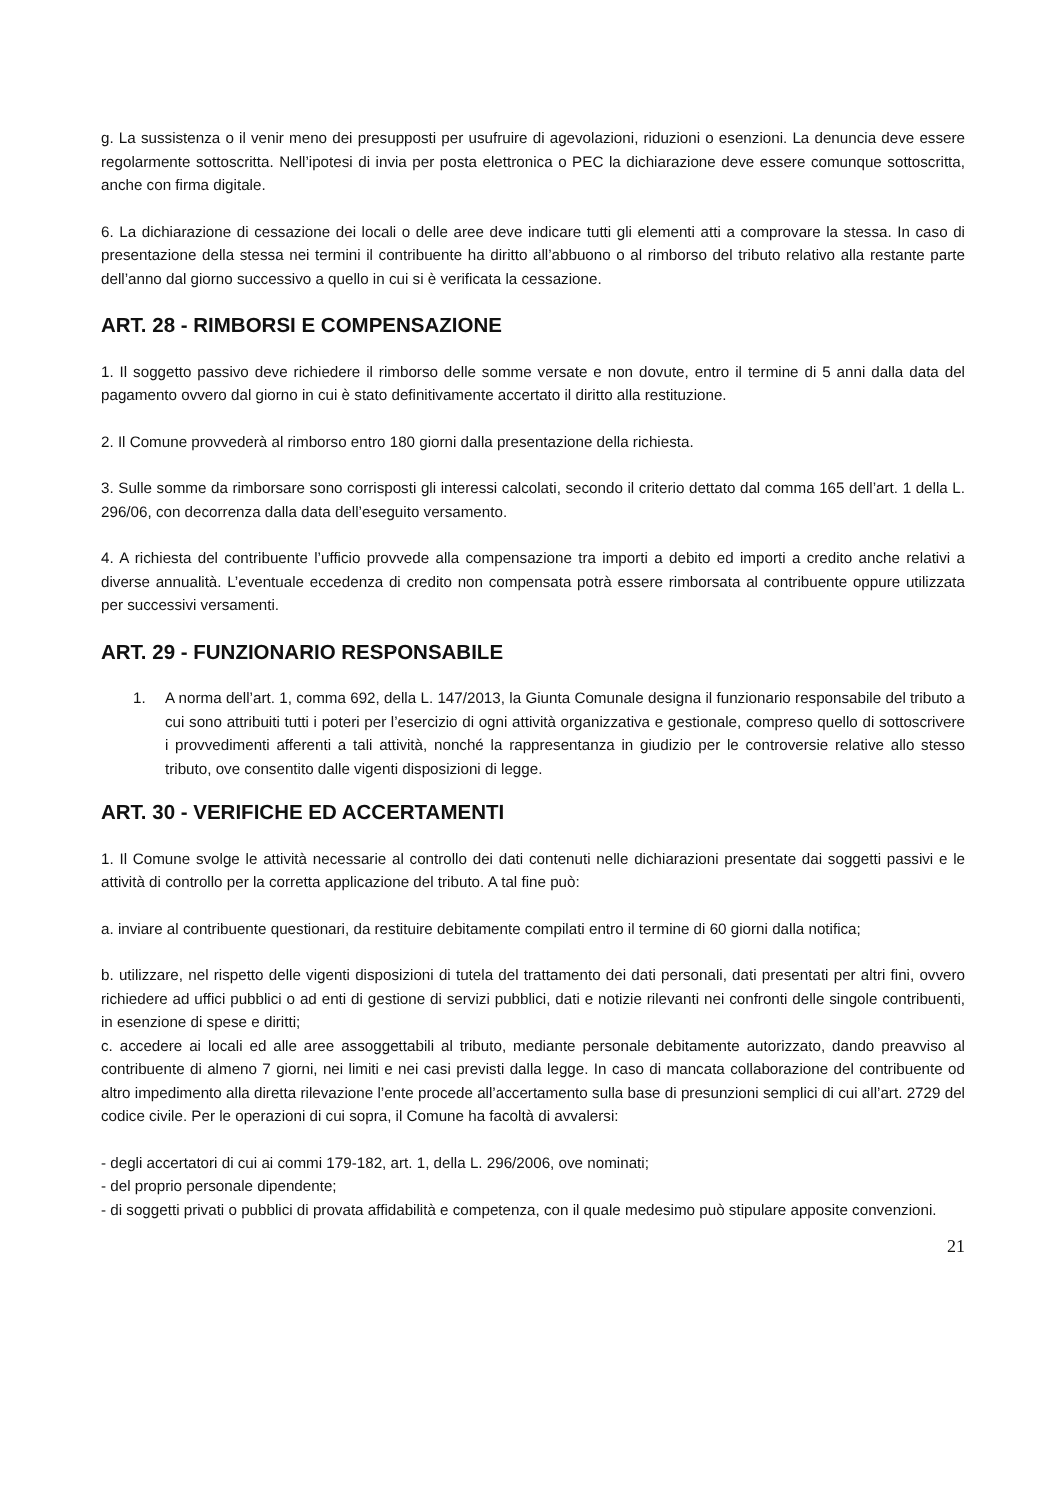g. La sussistenza o il venir meno dei presupposti per usufruire di agevolazioni, riduzioni o esenzioni. La denuncia deve essere regolarmente sottoscritta. Nell’ipotesi di invia per posta elettronica o PEC la dichiarazione deve essere comunque sottoscritta, anche con firma digitale.
6. La dichiarazione di cessazione dei locali o delle aree deve indicare tutti gli elementi atti a comprovare la stessa. In caso di presentazione della stessa nei termini il contribuente ha diritto all’abbuono o al rimborso del tributo relativo alla restante parte dell’anno dal giorno successivo a quello in cui si è verificata la cessazione.
ART. 28 - RIMBORSI E COMPENSAZIONE
1. Il soggetto passivo deve richiedere il rimborso delle somme versate e non dovute, entro il termine di 5 anni dalla data del pagamento ovvero dal giorno in cui è stato definitivamente accertato il diritto alla restituzione.
2. Il Comune provvederà al rimborso entro 180 giorni dalla presentazione della richiesta.
3. Sulle somme da rimborsare sono corrisposti gli interessi calcolati, secondo il criterio dettato dal comma 165 dell’art. 1 della L. 296/06, con decorrenza dalla data dell’eseguito versamento.
4. A richiesta del contribuente l’ufficio provvede alla compensazione tra importi a debito ed importi a credito anche relativi a diverse annualità. L’eventuale eccedenza di credito non compensata potrà essere rimborsata al contribuente oppure utilizzata per successivi versamenti.
ART. 29 - FUNZIONARIO RESPONSABILE
1. A norma dell’art. 1, comma 692, della L. 147/2013, la Giunta Comunale designa il funzionario responsabile del tributo a cui sono attribuiti tutti i poteri per l’esercizio di ogni attività organizzativa e gestionale, compreso quello di sottoscrivere i provvedimenti afferenti a tali attività, nonché la rappresentanza in giudizio per le controversie relative allo stesso tributo, ove consentito dalle vigenti disposizioni di legge.
ART. 30 - VERIFICHE ED ACCERTAMENTI
1. Il Comune svolge le attività necessarie al controllo dei dati contenuti nelle dichiarazioni presentate dai soggetti passivi e le attività di controllo per la corretta applicazione del tributo. A tal fine può:
a. inviare al contribuente questionari, da restituire debitamente compilati entro il termine di 60 giorni dalla notifica;
b. utilizzare, nel rispetto delle vigenti disposizioni di tutela del trattamento dei dati personali, dati presentati per altri fini, ovvero richiedere ad uffici pubblici o ad enti di gestione di servizi pubblici, dati e notizie rilevanti nei confronti delle singole contribuenti, in esenzione di spese e diritti;
c. accedere ai locali ed alle aree assoggettabili al tributo, mediante personale debitamente autorizzato, dando preavviso al contribuente di almeno 7 giorni, nei limiti e nei casi previsti dalla legge. In caso di mancata collaborazione del contribuente od altro impedimento alla diretta rilevazione l’ente procede all’accertamento sulla base di presunzioni semplici di cui all’art. 2729 del codice civile. Per le operazioni di cui sopra, il Comune ha facoltà di avvalersi:
- degli accertatori di cui ai commi 179-182, art. 1, della L. 296/2006, ove nominati;
- del proprio personale dipendente;
- di soggetti privati o pubblici di provata affidabilità e competenza, con il quale medesimo può stipulare apposite convenzioni.
21